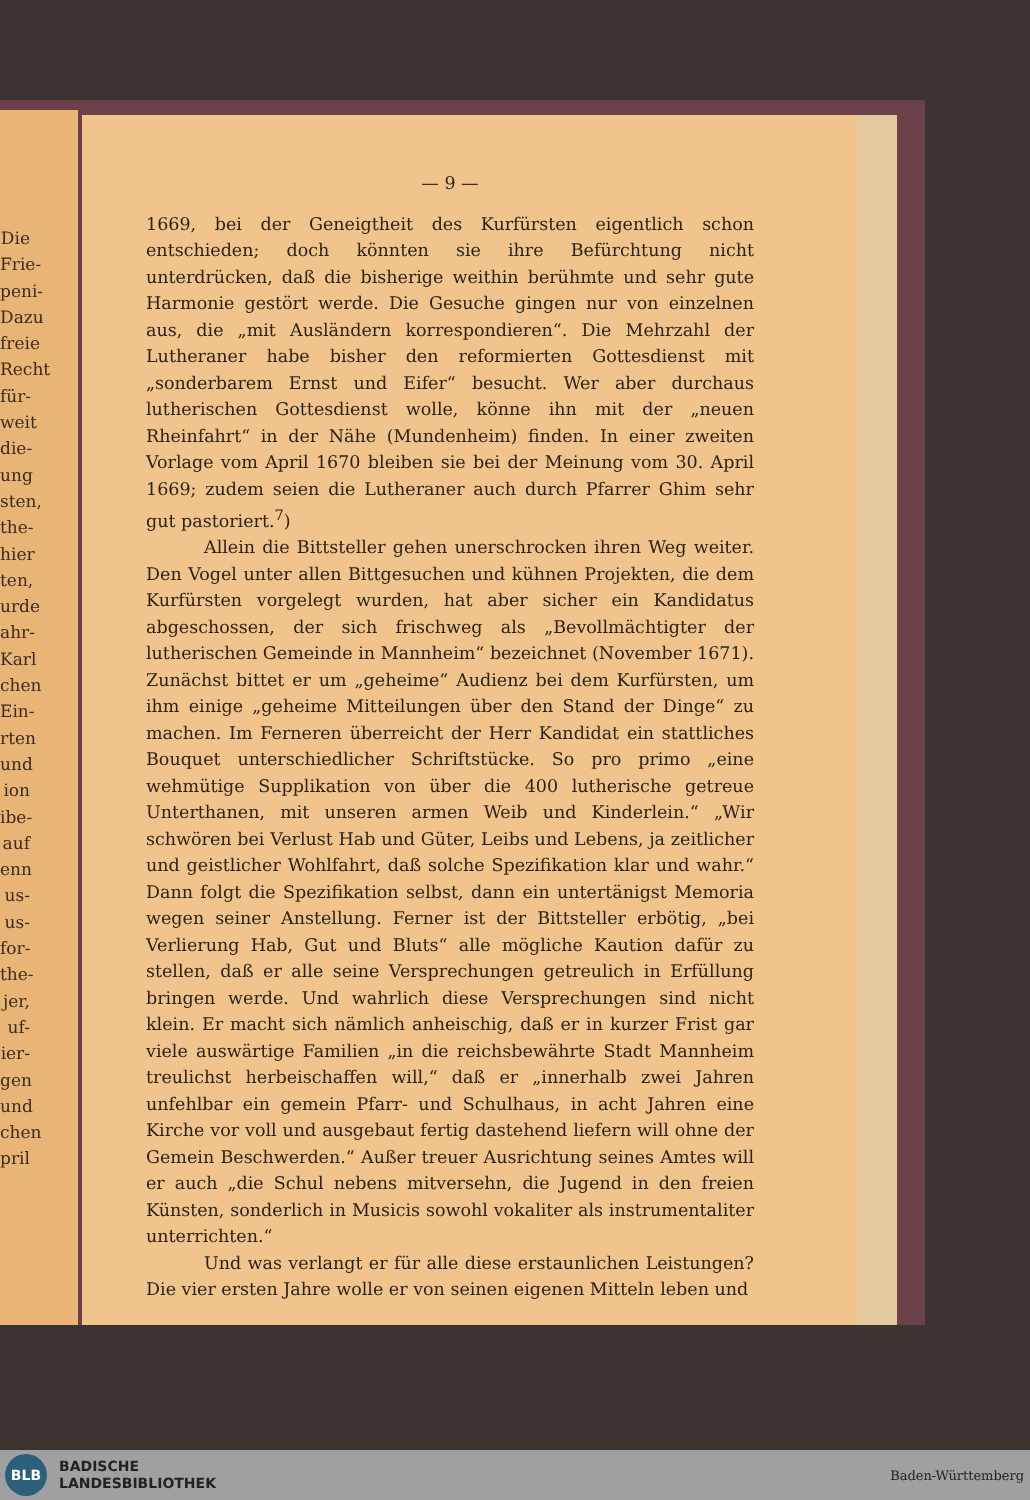Die Frie- peni- Dazu freie Recht für- weit die- ung sten, the- hier ten, urde ahr- Karl chen Ein- rten und ion ibe- auf enn us- us- for- the- jer, uf- ier- gen und chen pril
— 9 —
1669, bei der Geneigtheit des Kurfürsten eigentlich schon entschieden; doch könnten sie ihre Befürchtung nicht unterdrücken, daß die bisherige weithin berühmte und sehr gute Harmonie gestört werde. Die Gesuche gingen nur von einzelnen aus, die „mit Ausländern korrespondieren“. Die Mehrzahl der Lutheraner habe bisher den reformierten Gottesdienst mit „sonderbarem Ernst und Eifer“ besucht. Wer aber durchaus lutherischen Gottesdienst wolle, könne ihn mit der „neuen Rheinfahrt“ in der Nähe (Mundenheim) finden. In einer zweiten Vorlage vom April 1670 bleiben sie bei der Meinung vom 30. April 1669; zudem seien die Lutheraner auch durch Pfarrer Ghim sehr gut pastoriert.<sup>7</sup>)
Allein die Bittsteller gehen unerschrocken ihren Weg weiter. Den Vogel unter allen Bittgesuchen und kühnen Projekten, die dem Kurfürsten vorgelegt wurden, hat aber sicher ein Kandidatus abgeschossen, der sich frischweg als „Bevollmächtigter der lutherischen Gemeinde in Mannheim“ bezeichnet (November 1671). Zunächst bittet er um „geheime“ Audienz bei dem Kurfürsten, um ihm einige „geheime Mitteilungen über den Stand der Dinge“ zu machen. Im Ferneren überreicht der Herr Kandidat ein stattliches Bouquet unterschiedlicher Schriftstücke. So pro primo „eine wehmütige Supplikation von über die 400 lutherische getreue Unterthanen, mit unseren armen Weib und Kinderlein.“ „Wir schwören bei Verlust Hab und Güter, Leibs und Lebens, ja zeitlicher und geistlicher Wohlfahrt, daß solche Spezifikation klar und wahr.“ Dann folgt die Spezifikation selbst, dann ein untertänigst Memoria wegen seiner Anstellung. Ferner ist der Bittsteller erbötig, „bei Verlierung Hab, Gut und Bluts“ alle mögliche Kaution dafür zu stellen, daß er alle seine Versprechungen getreulich in Erfüllung bringen werde. Und wahrlich diese Versprechungen sind nicht klein. Er macht sich nämlich anheischig, daß er in kurzer Frist gar viele auswärtige Familien „in die reichsbewährte Stadt Mannheim treulichst herbeischaffen will,“ daß er „innerhalb zwei Jahren unfehlbar ein gemein Pfarr- und Schulhaus, in acht Jahren eine Kirche vor voll und ausgebaut fertig dastehend liefern will ohne der Gemein Beschwerden.“ Außer treuer Ausrichtung seines Amtes will er auch „die Schul nebens mitversehn, die Jugend in den freien Künsten, sonderlich in Musicis sowohl vokaliter als instrumentaliter unterrichten.“
Und was verlangt er für alle diese erstaunlichen Leistungen? Die vier ersten Jahre wolle er von seinen eigenen Mitteln leben und
BLB
BADISCHE
LANDESBIBLIOTHEK
Baden-Württemberg